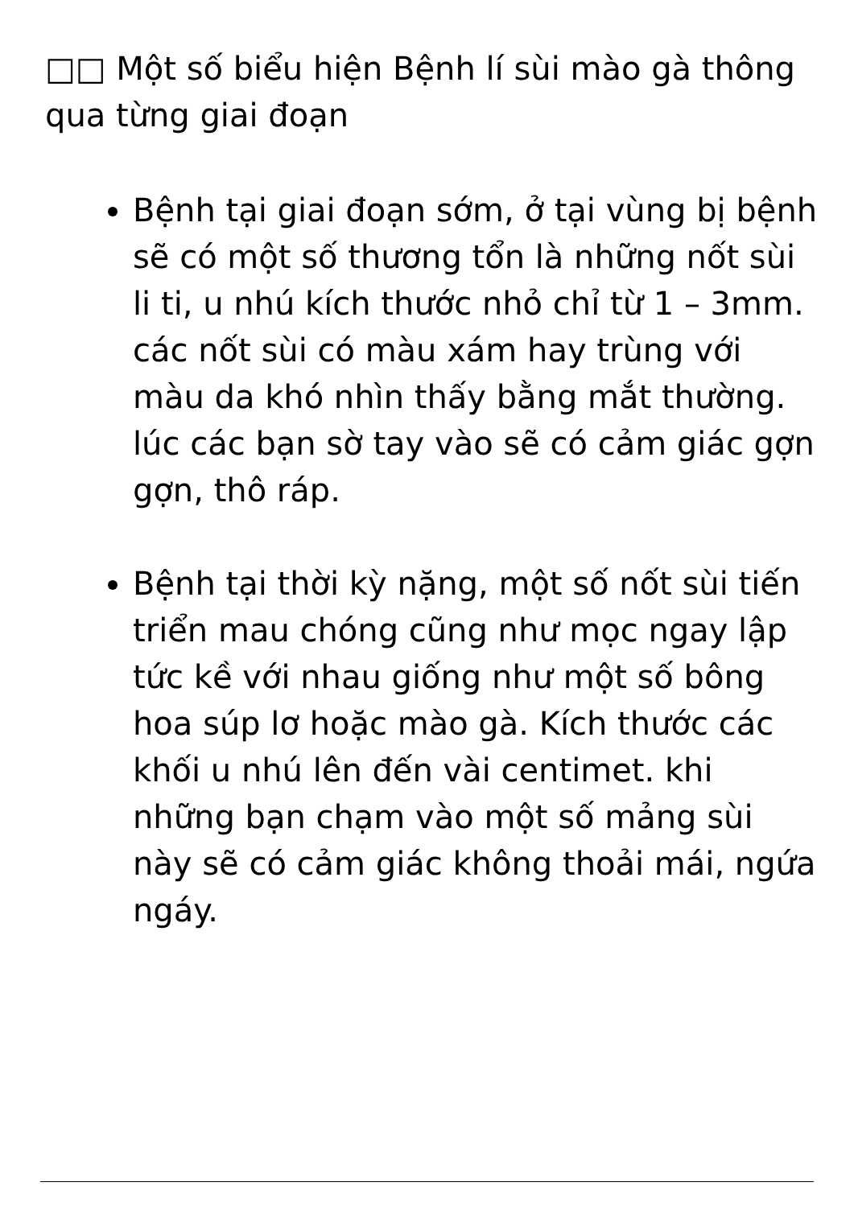□□ Một số biểu hiện Bệnh lí sùi mào gà thông qua từng giai đoạn
Bệnh tại giai đoạn sớm, ở tại vùng bị bệnh sẽ có một số thương tổn là những nốt sùi li ti, u nhú kích thước nhỏ chỉ từ 1 – 3mm. các nốt sùi có màu xám hay trùng với màu da khó nhìn thấy bằng mắt thường. lúc các bạn sờ tay vào sẽ có cảm giác gợn gợn, thô ráp.
Bệnh tại thời kỳ nặng, một số nốt sùi tiến triển mau chóng cũng như mọc ngay lập tức kề với nhau giống như một số bông hoa súp lơ hoặc mào gà. Kích thước các khối u nhú lên đến vài centimet. khi những bạn chạm vào một số mảng sùi này sẽ có cảm giác không thoải mái, ngứa ngáy.